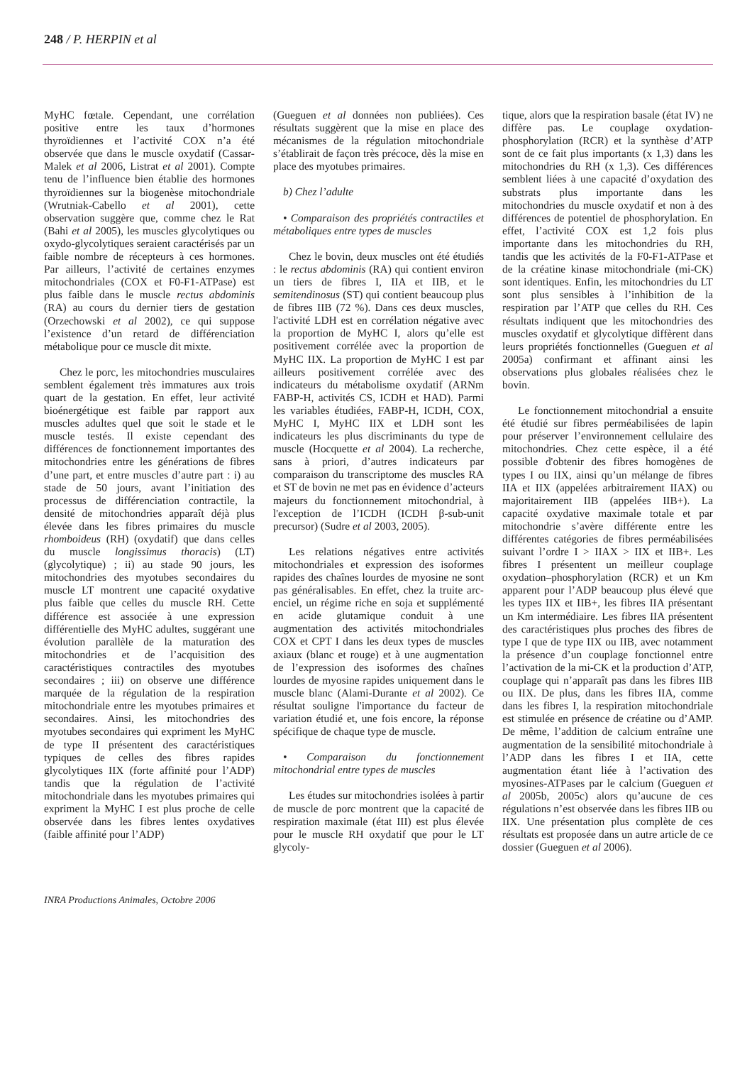248 / P. HERPIN et al
MyHC fœtale. Cependant, une corrélation positive entre les taux d’hormones thyroïdiennes et l’activité COX n’a été observée que dans le muscle oxydatif (Cassar-Malek et al 2006, Listrat et al 2001). Compte tenu de l’influence bien établie des hormones thyroïdiennes sur la biogenèse mitochondriale (Wrutniak-Cabello et al 2001), cette observation suggère que, comme chez le Rat (Bahi et al 2005), les muscles glycolytiques ou oxydo-glycolytiques seraient caractérisés par un faible nombre de récepteurs à ces hormones. Par ailleurs, l’activité de certaines enzymes mitochondriales (COX et F0-F1-ATPase) est plus faible dans le muscle rectus abdominis (RA) au cours du dernier tiers de gestation (Orzechowski et al 2002), ce qui suppose l’existence d’un retard de différenciation métabolique pour ce muscle dit mixte.
Chez le porc, les mitochondries musculaires semblent également très immatures aux trois quart de la gestation. En effet, leur activité bioénergétique est faible par rapport aux muscles adultes quel que soit le stade et le muscle testés. Il existe cependant des différences de fonctionnement importantes des mitochondries entre les générations de fibres d’une part, et entre muscles d’autre part : i) au stade de 50 jours, avant l’initiation des processus de différenciation contractile, la densité de mitochondries apparaît déjà plus élevée dans les fibres primaires du muscle rhomboideus (RH) (oxydatif) que dans celles du muscle longissimus thoracis) (LT) (glycolytique) ; ii) au stade 90 jours, les mitochondries des myotubes secondaires du muscle LT montrent une capacité oxydative plus faible que celles du muscle RH. Cette différence est associée à une expression différentielle des MyHC adultes, suggérant une évolution parallèle de la maturation des mitochondries et de l’acquisition des caractéristiques contractiles des myotubes secondaires ; iii) on observe une différence marquée de la régulation de la respiration mitochondriale entre les myotubes primaires et secondaires. Ainsi, les mitochondries des myotubes secondaires qui expriment les MyHC de type II présentent des caractéristiques typiques de celles des fibres rapides glycolytiques IIX (forte affinité pour l’ADP) tandis que la régulation de l’activité mitochondriale dans les myotubes primaires qui expriment la MyHC I est plus proche de celle observée dans les fibres lentes oxydatives (faible affinité pour l’ADP)
(Gueguen et al données non publiées). Ces résultats suggèrent que la mise en place des mécanismes de la régulation mitochondriale s’établirait de façon très précoce, dès la mise en place des myotubes primaires.
b) Chez l’adulte
• Comparaison des propriétés contractiles et métaboliques entre types de muscles
Chez le bovin, deux muscles ont été étudiés : le rectus abdominis (RA) qui contient environ un tiers de fibres I, IIA et IIB, et le semitendinosus (ST) qui contient beaucoup plus de fibres IIB (72 %). Dans ces deux muscles, l'activité LDH est en corrélation négative avec la proportion de MyHC I, alors qu’elle est positivement corrélée avec la proportion de MyHC IIX. La proportion de MyHC I est par ailleurs positivement corrélée avec des indicateurs du métabolisme oxydatif (ARNm FABP-H, activités CS, ICDH et HAD). Parmi les variables étudiées, FABP-H, ICDH, COX, MyHC I, MyHC IIX et LDH sont les indicateurs les plus discriminants du type de muscle (Hocquette et al 2004). La recherche, sans à priori, d’autres indicateurs par comparaison du transcriptome des muscles RA et ST de bovin ne met pas en évidence d’acteurs majeurs du fonctionnement mitochondrial, à l'exception de l’ICDH (ICDH β-sub-unit precursor) (Sudre et al 2003, 2005).
Les relations négatives entre activités mitochondriales et expression des isoformes rapides des chaînes lourdes de myosine ne sont pas généralisables. En effet, chez la truite arc-enciel, un régime riche en soja et supplémenté en acide glutamique conduit à une augmentation des activités mitochondriales COX et CPT I dans les deux types de muscles axiaux (blanc et rouge) et à une augmentation de l’expression des isoformes des chaînes lourdes de myosine rapides uniquement dans le muscle blanc (Alami-Durante et al 2002). Ce résultat souligne l'importance du facteur de variation étudié et, une fois encore, la réponse spécifique de chaque type de muscle.
• Comparaison du fonctionnement mitochondrial entre types de muscles
Les études sur mitochondries isolées à partir de muscle de porc montrent que la capacité de respiration maximale (état III) est plus élevée pour le muscle RH oxydatif que pour le LT glycoly-
tique, alors que la respiration basale (état IV) ne diffère pas. Le couplage oxydation-phosphorylation (RCR) et la synthèse d’ATP sont de ce fait plus importants (x 1,3) dans les mitochondries du RH (x 1,3). Ces différences semblent liées à une capacité d’oxydation des substrats plus importante dans les mitochondries du muscle oxydatif et non à des différences de potentiel de phosphorylation. En effet, l’activité COX est 1,2 fois plus importante dans les mitochondries du RH, tandis que les activités de la F0-F1-ATPase et de la créatine kinase mitochondriale (mi-CK) sont identiques. Enfin, les mitochondries du LT sont plus sensibles à l’inhibition de la respiration par l’ATP que celles du RH. Ces résultats indiquent que les mitochondries des muscles oxydatif et glycolytique diffèrent dans leurs propriétés fonctionnelles (Gueguen et al 2005a) confirmant et affinant ainsi les observations plus globales réalisées chez le bovin.
Le fonctionnement mitochondrial a ensuite été étudié sur fibres perméabilisées de lapin pour préserver l’environnement cellulaire des mitochondries. Chez cette espèce, il a été possible d'obtenir des fibres homogènes de types I ou IIX, ainsi qu’un mélange de fibres IIA et IIX (appelées arbitrairement IIAX) ou majoritairement IIB (appelées IIB+). La capacité oxydative maximale totale et par mitochondrie s’avère différente entre les différentes catégories de fibres perméabilisées suivant l’ordre I > IIAX > IIX et IIB+. Les fibres I présentent un meilleur couplage oxydation–phosphorylation (RCR) et un Km apparent pour l’ADP beaucoup plus élevé que les types IIX et IIB+, les fibres IIA présentant un Km intermédiaire. Les fibres IIA présentent des caractéristiques plus proches des fibres de type I que de type IIX ou IIB, avec notamment la présence d’un couplage fonctionnel entre l’activation de la mi-CK et la production d’ATP, couplage qui n’apparaît pas dans les fibres IIB ou IIX. De plus, dans les fibres IIA, comme dans les fibres I, la respiration mitochondriale est stimulée en présence de créatine ou d’AMP. De même, l’addition de calcium entraîne une augmentation de la sensibilité mitochondriale à l’ADP dans les fibres I et IIA, cette augmentation étant liée à l’activation des myosines-ATPases par le calcium (Gueguen et al 2005b, 2005c) alors qu’aucune de ces régulations n’est observée dans les fibres IIB ou IIX. Une présentation plus complète de ces résultats est proposée dans un autre article de ce dossier (Gueguen et al 2006).
INRA Productions Animales, Octobre 2006